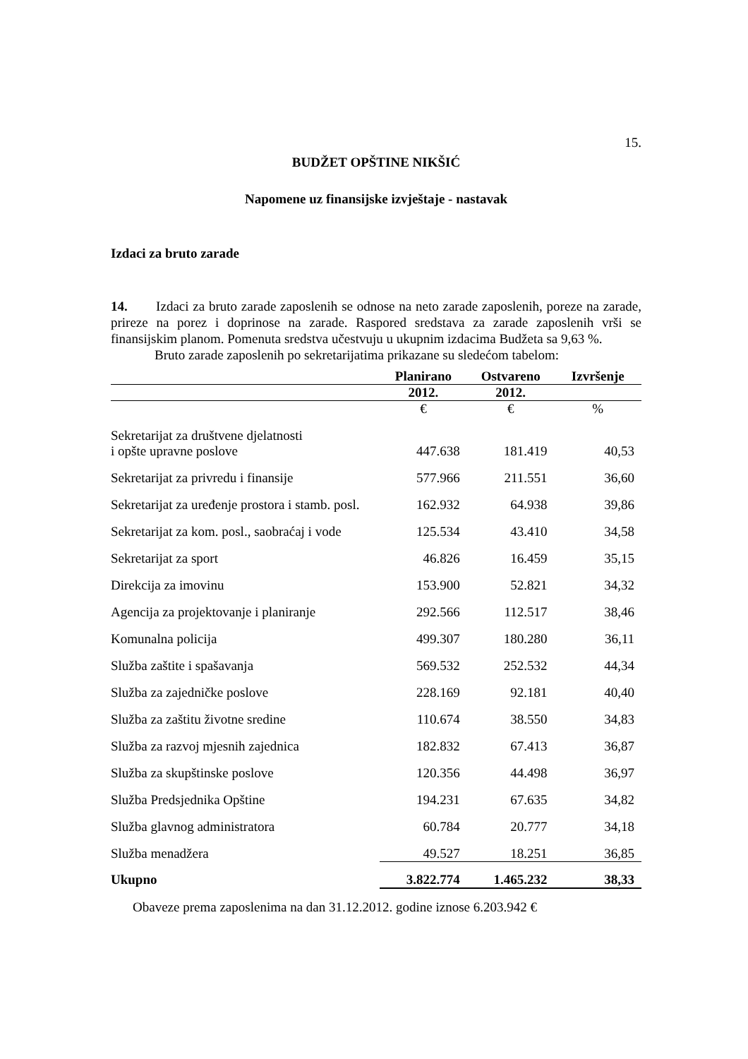15.
BUDŽET OPŠTINE NIKŠIĆ
Napomene uz finansijske izvještaje - nastavak
Izdaci za bruto zarade
14. Izdaci za bruto zarade zaposlenih se odnose na neto zarade zaposlenih, poreze na zarade, prireze na porez i doprinose na zarade. Raspored sredstava za zarade zaposlenih vrši se finansijskim planom. Pomenuta sredstva učestvuju u ukupnim izdacima Budžeta sa 9,63 %.
Bruto zarade zaposlenih po sekretarijatima prikazane su sledećom tabelom:
| | Planirano | Ostvareno | Izvršenje |
| --- | --- | --- | --- |
| | 2012. | 2012. | |
| | € | € | % |
| Sekretarijat za društvene djelatnosti i opšte upravne poslove | 447.638 | 181.419 | 40,53 |
| Sekretarijat za privredu i finansije | 577.966 | 211.551 | 36,60 |
| Sekretarijat za uređenje prostora i stamb. posl. | 162.932 | 64.938 | 39,86 |
| Sekretarijat za kom. posl., saobraćaj i vode | 125.534 | 43.410 | 34,58 |
| Sekretarijat za sport | 46.826 | 16.459 | 35,15 |
| Direkcija za imovinu | 153.900 | 52.821 | 34,32 |
| Agencija za projektovanje i planiranje | 292.566 | 112.517 | 38,46 |
| Komunalna policija | 499.307 | 180.280 | 36,11 |
| Služba zaštite i spašavanja | 569.532 | 252.532 | 44,34 |
| Služba za zajedničke poslove | 228.169 | 92.181 | 40,40 |
| Služba za zaštitu životne sredine | 110.674 | 38.550 | 34,83 |
| Služba za razvoj mjesnih zajednica | 182.832 | 67.413 | 36,87 |
| Služba za skupštinske poslove | 120.356 | 44.498 | 36,97 |
| Služba Predsjednika Opštine | 194.231 | 67.635 | 34,82 |
| Služba glavnog administratora | 60.784 | 20.777 | 34,18 |
| Služba menadžera | 49.527 | 18.251 | 36,85 |
| Ukupno | 3.822.774 | 1.465.232 | 38,33 |
Obaveze prema zaposlenima na dan 31.12.2012. godine iznose 6.203.942 €